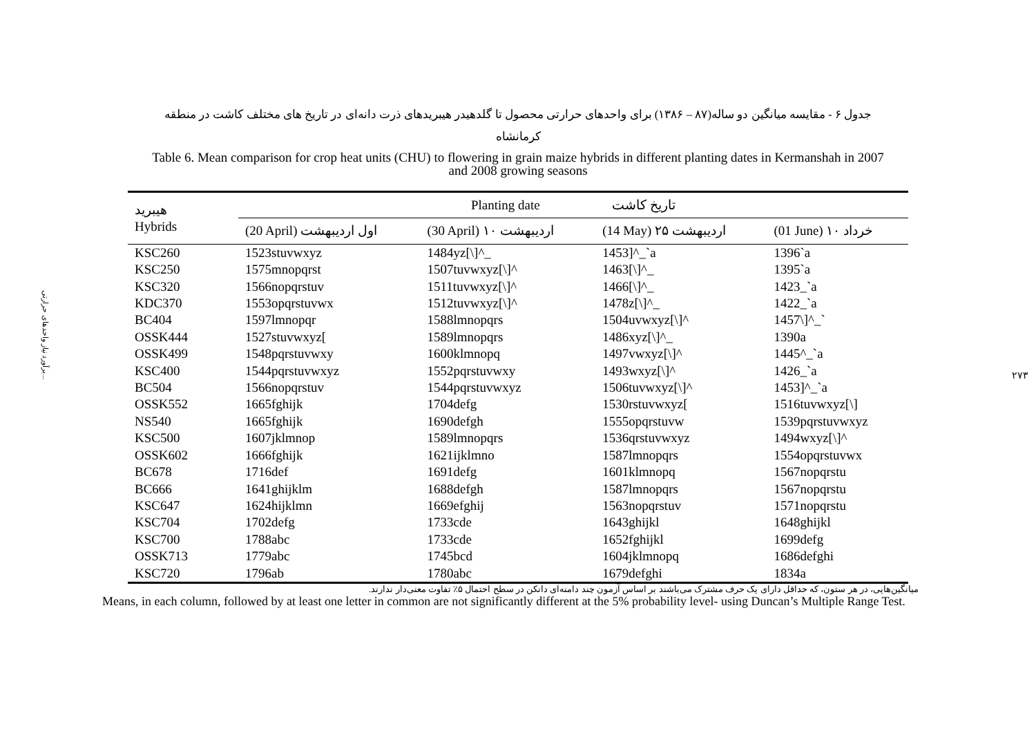برآورد نیاز واحدهای حرارتی...
۲۷۳
جدول ۶ - مقایسه میانگین دو ساله(۸۷ – ۱۳۸۶) برای واحدهای حرارتی محصول تا گلدهیدر هیبریدهای ذرت دانه‌ای در تاریخ های مختلف کاشت در منطقه
کرمانشاه
Table 6. Mean comparison for crop heat units (CHU) to flowering in grain maize hybrids in different planting dates in Kermanshah in 2007
and 2008 growing seasons
| هیبرید Hybrids | Planting date تاریخ کاشت | | | |
| --- | --- | --- | --- | --- |
| | (20 April) اول اردیبهشت | (30 April) ۱۰ اردیبهشت | (14 May) ۲۵ اردیبهشت | (01 June) ۱۰ خرداد |
| KSC260 | 1523stuvwxyz | 1484yz[\]^_ | 1453]^_`a | 1396`a |
| KSC250 | 1575mnopqrst | 1507tuvwxyz[\]^ | 1463[\]^_ | 1395`a |
| KSC320 | 1566nopqrstuv | 1511tuvwxyz[\]^ | 1466[\]^_ | 1423_`a |
| KDC370 | 1553opqrstuvwx | 1512tuvwxyz[\]^ | 1478z[\]^_ | 1422_`a |
| BC404 | 1597lmnopqr | 1588lmnopqrs | 1504uvwxyz[\]^ | 1457\]^_` |
| OSSK444 | 1527stuvwxyz[ | 1589lmnopqrs | 1486xyz[\]^_ | 1390a |
| OSSK499 | 1548pqrstuvwxy | 1600klmnopq | 1497vwxyz[\]^ | 1445^_`a |
| KSC400 | 1544pqrstuvwxyz | 1552pqrstuvwxy | 1493wxyz[\]^ | 1426_`a |
| BC504 | 1566nopqrstuv | 1544pqrstuvwxyz | 1506tuvwxyz[\]^ | 1453]^_`a |
| OSSK552 | 1665fghijk | 1704defg | 1530rstuvwxyz[ | 1516tuvwxyz[\] |
| NS540 | 1665fghijk | 1690defgh | 1555opqrstuvw | 1539pqrstuvwxyz |
| KSC500 | 1607jklmnop | 1589lmnopqrs | 1536qrstuvwxyz | 1494wxyz[\]^ |
| OSSK602 | 1666fghijk | 1621ijklmno | 1587lmnopqrs | 1554opqrstuvwx |
| BC678 | 1716def | 1691defg | 1601klmnopq | 1567nopqrstu |
| BC666 | 1641ghijklm | 1688defgh | 1587lmnopqrs | 1567nopqrstu |
| KSC647 | 1624hijklmn | 1669efghij | 1563nopqrstuv | 1571nopqrstu |
| KSC704 | 1702defg | 1733cde | 1643ghijkl | 1648ghijkl |
| KSC700 | 1788abc | 1733cde | 1652fghijkl | 1699defg |
| OSSK713 | 1779abc | 1745bcd | 1604jklmnopq | 1686defghi |
| KSC720 | 1796ab | 1780abc | 1679defghi | 1834a |
میانگین‌هایی، در هر ستون، که حداقل دارای یک حرف مشترک می‌باشند بر اساس آزمون چند دامنه‌ای دانکن در سطح احتمال ۵٪ تفاوت معنی‌دار ندارند.
Means, in each column, followed by at least one letter in common are not significantly different at the 5% probability level- using Duncan’s Multiple Range Test.